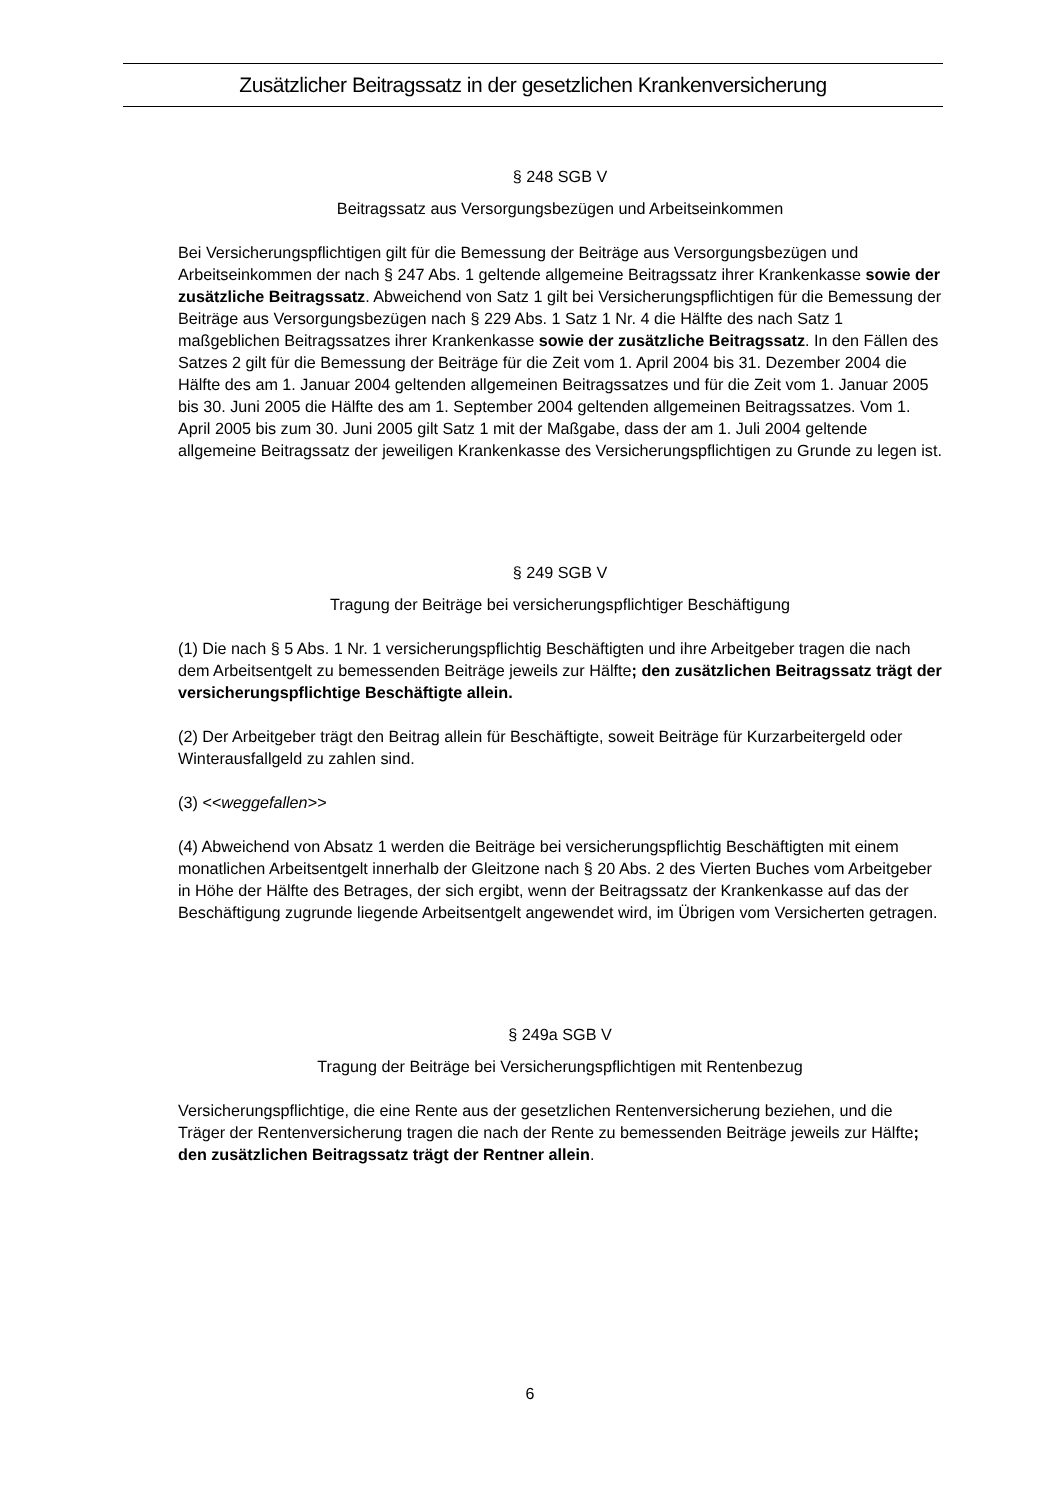Zusätzlicher Beitragssatz in der gesetzlichen Krankenversicherung
§ 248 SGB V
Beitragssatz aus Versorgungsbezügen und Arbeitseinkommen
Bei Versicherungspflichtigen gilt für die Bemessung der Beiträge aus Versorgungsbezügen und Arbeitseinkommen der nach § 247 Abs. 1 geltende allgemeine Beitragssatz ihrer Krankenkasse sowie der zusätzliche Beitragssatz. Abweichend von Satz 1 gilt bei Versicherungspflichtigen für die Bemessung der Beiträge aus Versorgungsbezügen nach § 229 Abs. 1 Satz 1 Nr. 4 die Hälfte des nach Satz 1 maßgeblichen Beitragssatzes ihrer Krankenkasse sowie der zusätzliche Beitragssatz. In den Fällen des Satzes 2 gilt für die Bemessung der Beiträge für die Zeit vom 1. April 2004 bis 31. Dezember 2004 die Hälfte des am 1. Januar 2004 geltenden allgemeinen Beitragssatzes und für die Zeit vom 1. Januar 2005 bis 30. Juni 2005 die Hälfte des am 1. September 2004 geltenden allgemeinen Beitragssatzes. Vom 1. April 2005 bis zum 30. Juni 2005 gilt Satz 1 mit der Maßgabe, dass der am 1. Juli 2004 geltende allgemeine Beitragssatz der jeweiligen Krankenkasse des Versicherungspflichtigen zu Grunde zu legen ist.
§ 249 SGB V
Tragung der Beiträge bei versicherungspflichtiger Beschäftigung
(1) Die nach § 5 Abs. 1 Nr. 1 versicherungspflichtig Beschäftigten und ihre Arbeitgeber tragen die nach dem Arbeitsentgelt zu bemessenden Beiträge jeweils zur Hälfte; den zusätzlichen Beitragssatz trägt der versicherungspflichtige Beschäftigte allein.
(2) Der Arbeitgeber trägt den Beitrag allein für Beschäftigte, soweit Beiträge für Kurzarbeitergeld oder Winterausfallgeld zu zahlen sind.
(3) <<weggefallen>>
(4) Abweichend von Absatz 1 werden die Beiträge bei versicherungspflichtig Beschäftigten mit einem monatlichen Arbeitsentgelt innerhalb der Gleitzone nach § 20 Abs. 2 des Vierten Buches vom Arbeitgeber in Höhe der Hälfte des Betrages, der sich ergibt, wenn der Beitragssatz der Krankenkasse auf das der Beschäftigung zugrunde liegende Arbeitsentgelt angewendet wird, im Übrigen vom Versicherten getragen.
§ 249a SGB V
Tragung der Beiträge bei Versicherungspflichtigen mit Rentenbezug
Versicherungspflichtige, die eine Rente aus der gesetzlichen Rentenversicherung beziehen, und die Träger der Rentenversicherung tragen die nach der Rente zu bemessenden Beiträge jeweils zur Hälfte; den zusätzlichen Beitragssatz trägt der Rentner allein.
6